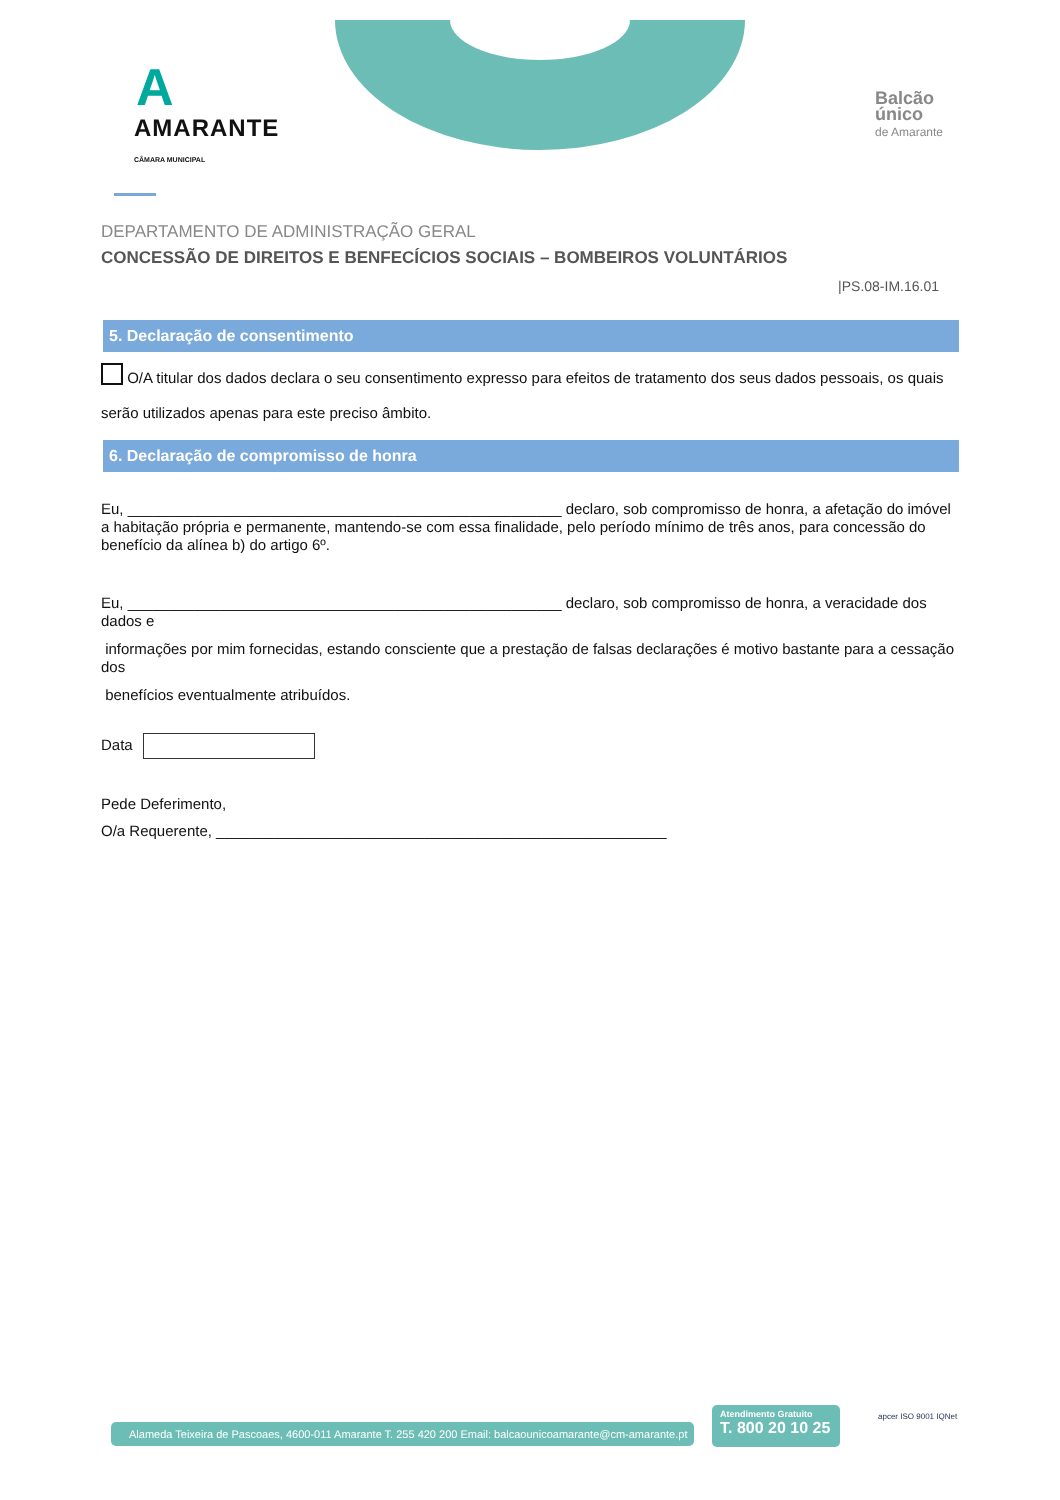A
AMARANTE
CÂMARA MUNICIPAL
Balcão
único
de Amarante
DEPARTAMENTO DE ADMINISTRAÇÃO GERAL
CONCESSÃO DE DIREITOS E BENFECÍCIOS SOCIAIS – BOMBEIROS VOLUNTÁRIOS
|PS.08-IM.16.01
5. Declaração de consentimento
O/A titular dos dados declara o seu consentimento expresso para efeitos de tratamento dos seus dados pessoais, os quais serão utilizados apenas para este preciso âmbito.
6. Declaração de compromisso de honra
Eu, ____________________________________________________ declaro, sob compromisso de honra, a afetação do imóvel a habitação própria e permanente, mantendo-se com essa finalidade, pelo período mínimo de três anos, para concessão do benefício da alínea b) do artigo 6º.
Eu, ____________________________________________________ declaro, sob compromisso de honra, a veracidade dos dados e
informações por mim fornecidas, estando consciente que a prestação de falsas declarações é motivo bastante para a cessação dos
benefícios eventualmente atribuídos.
Data
Pede Deferimento,
O/a Requerente, ______________________________________________________
Alameda Teixeira de Pascoaes, 4600-011 Amarante T. 255 420 200 Email: balcaounicoamarante@cm-amarante.pt
Atendimento Gratuito
T. 800 20 10 25
apcer ISO 9001 IQNet